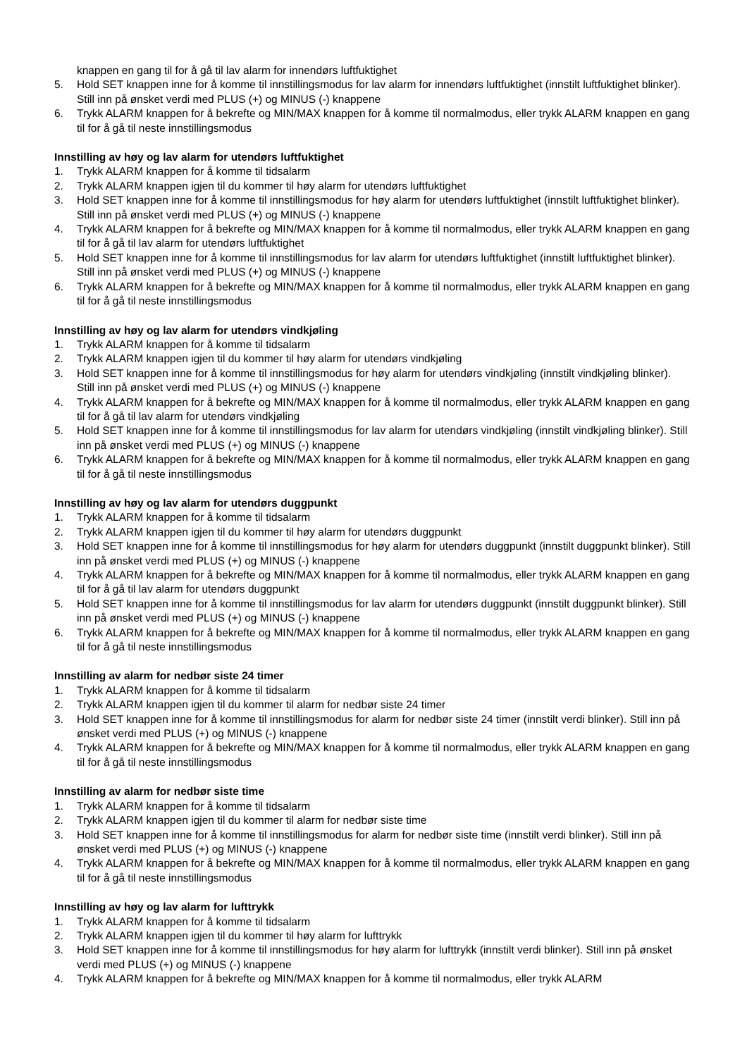knappen en gang til for å gå til lav alarm for innendørs luftfuktighet
5. Hold SET knappen inne for å komme til innstillingsmodus for lav alarm for innendørs luftfuktighet (innstilt luftfuktighet blinker). Still inn på ønsket verdi med PLUS (+) og MINUS (-) knappene
6. Trykk ALARM knappen for å bekrefte og MIN/MAX knappen for å komme til normalmodus, eller trykk ALARM knappen en gang til for å gå til neste innstillingsmodus
Innstilling av høy og lav alarm for utendørs luftfuktighet
1. Trykk ALARM knappen for å komme til tidsalarm
2. Trykk ALARM knappen igjen til du kommer til høy alarm for utendørs luftfuktighet
3. Hold SET knappen inne for å komme til innstillingsmodus for høy alarm for utendørs luftfuktighet (innstilt luftfuktighet blinker). Still inn på ønsket verdi med PLUS (+) og MINUS (-) knappene
4. Trykk ALARM knappen for å bekrefte og MIN/MAX knappen for å komme til normalmodus, eller trykk ALARM knappen en gang til for å gå til lav alarm for utendørs luftfuktighet
5. Hold SET knappen inne for å komme til innstillingsmodus for lav alarm for utendørs luftfuktighet (innstilt luftfuktighet blinker). Still inn på ønsket verdi med PLUS (+) og MINUS (-) knappene
6. Trykk ALARM knappen for å bekrefte og MIN/MAX knappen for å komme til normalmodus, eller trykk ALARM knappen en gang til for å gå til neste innstillingsmodus
Innstilling av høy og lav alarm for utendørs vindkjøling
1. Trykk ALARM knappen for å komme til tidsalarm
2. Trykk ALARM knappen igjen til du kommer til høy alarm for utendørs vindkjøling
3. Hold SET knappen inne for å komme til innstillingsmodus for høy alarm for utendørs vindkjøling (innstilt vindkjøling blinker). Still inn på ønsket verdi med PLUS (+) og MINUS (-) knappene
4. Trykk ALARM knappen for å bekrefte og MIN/MAX knappen for å komme til normalmodus, eller trykk ALARM knappen en gang til for å gå til lav alarm for utendørs vindkjøling
5. Hold SET knappen inne for å komme til innstillingsmodus for lav alarm for utendørs vindkjøling (innstilt vindkjøling blinker). Still inn på ønsket verdi med PLUS (+) og MINUS (-) knappene
6. Trykk ALARM knappen for å bekrefte og MIN/MAX knappen for å komme til normalmodus, eller trykk ALARM knappen en gang til for å gå til neste innstillingsmodus
Innstilling av høy og lav alarm for utendørs duggpunkt
1. Trykk ALARM knappen for å komme til tidsalarm
2. Trykk ALARM knappen igjen til du kommer til høy alarm for utendørs duggpunkt
3. Hold SET knappen inne for å komme til innstillingsmodus for høy alarm for utendørs duggpunkt (innstilt duggpunkt blinker). Still inn på ønsket verdi med PLUS (+) og MINUS (-) knappene
4. Trykk ALARM knappen for å bekrefte og MIN/MAX knappen for å komme til normalmodus, eller trykk ALARM knappen en gang til for å gå til lav alarm for utendørs duggpunkt
5. Hold SET knappen inne for å komme til innstillingsmodus for lav alarm for utendørs duggpunkt (innstilt duggpunkt blinker). Still inn på ønsket verdi med PLUS (+) og MINUS (-) knappene
6. Trykk ALARM knappen for å bekrefte og MIN/MAX knappen for å komme til normalmodus, eller trykk ALARM knappen en gang til for å gå til neste innstillingsmodus
Innstilling av alarm for nedbør siste 24 timer
1. Trykk ALARM knappen for å komme til tidsalarm
2. Trykk ALARM knappen igjen til du kommer til alarm for nedbør siste 24 timer
3. Hold SET knappen inne for å komme til innstillingsmodus for alarm for nedbør siste 24 timer (innstilt verdi blinker). Still inn på ønsket verdi med PLUS (+) og MINUS (-) knappene
4. Trykk ALARM knappen for å bekrefte og MIN/MAX knappen for å komme til normalmodus, eller trykk ALARM knappen en gang til for å gå til neste innstillingsmodus
Innstilling av alarm for nedbør siste time
1. Trykk ALARM knappen for å komme til tidsalarm
2. Trykk ALARM knappen igjen til du kommer til alarm for nedbør siste time
3. Hold SET knappen inne for å komme til innstillingsmodus for alarm for nedbør siste time (innstilt verdi blinker). Still inn på ønsket verdi med PLUS (+) og MINUS (-) knappene
4. Trykk ALARM knappen for å bekrefte og MIN/MAX knappen for å komme til normalmodus, eller trykk ALARM knappen en gang til for å gå til neste innstillingsmodus
Innstilling av høy og lav alarm for lufttrykk
1. Trykk ALARM knappen for å komme til tidsalarm
2. Trykk ALARM knappen igjen til du kommer til høy alarm for lufttrykk
3. Hold SET knappen inne for å komme til innstillingsmodus for høy alarm for lufttrykk (innstilt verdi blinker). Still inn på ønsket verdi med PLUS (+) og MINUS (-) knappene
4. Trykk ALARM knappen for å bekrefte og MIN/MAX knappen for å komme til normalmodus, eller trykk ALARM